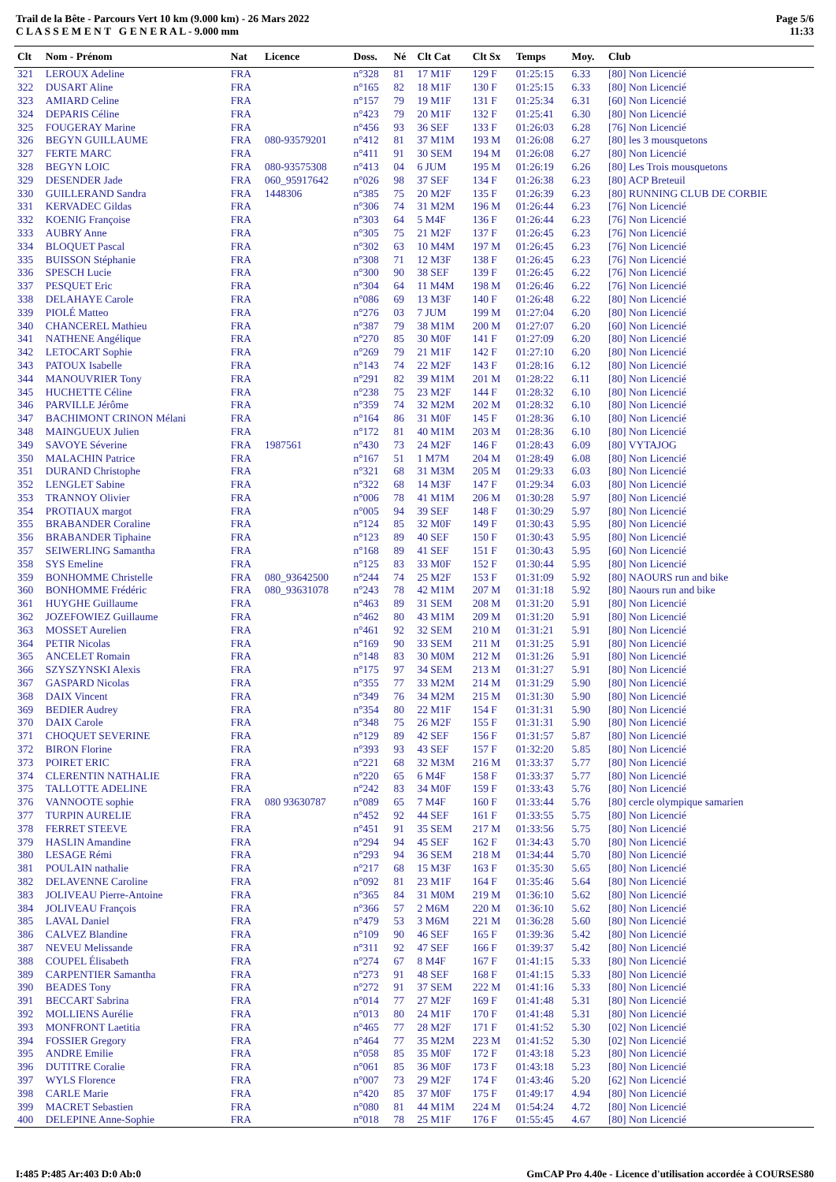Trail de la Bête - Parcours Vert 10 km (9.000 km) - 26 Mars 2022
C L A S S E M E N T G E N E R A L - 9.000 mm
Page 5/6
11:33
| Clt | Nom - Prénom | Nat | Licence | Doss. | Né | Clt Cat | Clt Sx | Temps | Moy. | Club |
| --- | --- | --- | --- | --- | --- | --- | --- | --- | --- | --- |
| 321 | LEROUX Adeline | FRA | | n°328 | 81 | 17 M1F | 129 F | 01:25:15 | 6.33 | [80] Non Licencié |
| 322 | DUSART Aline | FRA | | n°165 | 82 | 18 M1F | 130 F | 01:25:15 | 6.33 | [80] Non Licencié |
| 323 | AMIARD Celine | FRA | | n°157 | 79 | 19 M1F | 131 F | 01:25:34 | 6.31 | [60] Non Licencié |
| 324 | DEPARIS Céline | FRA | | n°423 | 79 | 20 M1F | 132 F | 01:25:41 | 6.30 | [80] Non Licencié |
| 325 | FOUGERAY Marine | FRA | | n°456 | 93 | 36 SEF | 133 F | 01:26:03 | 6.28 | [76] Non Licencié |
| 326 | BEGYN GUILLAUME | FRA | 080-93579201 | n°412 | 81 | 37 M1M | 193 M | 01:26:08 | 6.27 | [80] les 3 mousquetons |
| 327 | FERTE MARC | FRA | | n°411 | 91 | 30 SEM | 194 M | 01:26:08 | 6.27 | [80] Non Licencié |
| 328 | BEGYN LOIC | FRA | 080-93575308 | n°413 | 04 | 6 JUM | 195 M | 01:26:19 | 6.26 | [80] Les Trois mousquetons |
| 329 | DESENDER Jade | FRA | 060_95917642 | n°026 | 98 | 37 SEF | 134 F | 01:26:38 | 6.23 | [80] ACP Breteuil |
| 330 | GUILLERAND Sandra | FRA | 1448306 | n°385 | 75 | 20 M2F | 135 F | 01:26:39 | 6.23 | [80] RUNNING CLUB DE CORBIE |
| 331 | KERVADEC Gildas | FRA | | n°306 | 74 | 31 M2M | 196 M | 01:26:44 | 6.23 | [76] Non Licencié |
| 332 | KOENIG Françoise | FRA | | n°303 | 64 | 5 M4F | 136 F | 01:26:44 | 6.23 | [76] Non Licencié |
| 333 | AUBRY Anne | FRA | | n°305 | 75 | 21 M2F | 137 F | 01:26:45 | 6.23 | [76] Non Licencié |
| 334 | BLOQUET Pascal | FRA | | n°302 | 63 | 10 M4M | 197 M | 01:26:45 | 6.23 | [76] Non Licencié |
| 335 | BUISSON Stéphanie | FRA | | n°308 | 71 | 12 M3F | 138 F | 01:26:45 | 6.23 | [76] Non Licencié |
| 336 | SPESCH Lucie | FRA | | n°300 | 90 | 38 SEF | 139 F | 01:26:45 | 6.22 | [76] Non Licencié |
| 337 | PESQUET Eric | FRA | | n°304 | 64 | 11 M4M | 198 M | 01:26:46 | 6.22 | [76] Non Licencié |
| 338 | DELAHAYE Carole | FRA | | n°086 | 69 | 13 M3F | 140 F | 01:26:48 | 6.22 | [80] Non Licencié |
| 339 | PIOLÉ Matteo | FRA | | n°276 | 03 | 7 JUM | 199 M | 01:27:04 | 6.20 | [80] Non Licencié |
| 340 | CHANCEREL Mathieu | FRA | | n°387 | 79 | 38 M1M | 200 M | 01:27:07 | 6.20 | [60] Non Licencié |
| 341 | NATHENE Angélique | FRA | | n°270 | 85 | 30 M0F | 141 F | 01:27:09 | 6.20 | [80] Non Licencié |
| 342 | LETOCART Sophie | FRA | | n°269 | 79 | 21 M1F | 142 F | 01:27:10 | 6.20 | [80] Non Licencié |
| 343 | PATOUX Isabelle | FRA | | n°143 | 74 | 22 M2F | 143 F | 01:28:16 | 6.12 | [80] Non Licencié |
| 344 | MANOUVRIER Tony | FRA | | n°291 | 82 | 39 M1M | 201 M | 01:28:22 | 6.11 | [80] Non Licencié |
| 345 | HUCHETTE Céline | FRA | | n°238 | 75 | 23 M2F | 144 F | 01:28:32 | 6.10 | [80] Non Licencié |
| 346 | PARVILLE Jérôme | FRA | | n°359 | 74 | 32 M2M | 202 M | 01:28:32 | 6.10 | [80] Non Licencié |
| 347 | BACHIMONT CRINON Mélani | FRA | | n°164 | 86 | 31 M0F | 145 F | 01:28:36 | 6.10 | [80] Non Licencié |
| 348 | MAINGUEUX Julien | FRA | | n°172 | 81 | 40 M1M | 203 M | 01:28:36 | 6.10 | [80] Non Licencié |
| 349 | SAVOYE Séverine | FRA | 1987561 | n°430 | 73 | 24 M2F | 146 F | 01:28:43 | 6.09 | [80] VYTAJOG |
| 350 | MALACHIN Patrice | FRA | | n°167 | 51 | 1 M7M | 204 M | 01:28:49 | 6.08 | [80] Non Licencié |
| 351 | DURAND Christophe | FRA | | n°321 | 68 | 31 M3M | 205 M | 01:29:33 | 6.03 | [80] Non Licencié |
| 352 | LENGLET Sabine | FRA | | n°322 | 68 | 14 M3F | 147 F | 01:29:34 | 6.03 | [80] Non Licencié |
| 353 | TRANNOY Olivier | FRA | | n°006 | 78 | 41 M1M | 206 M | 01:30:28 | 5.97 | [80] Non Licencié |
| 354 | PROTIAUX margot | FRA | | n°005 | 94 | 39 SEF | 148 F | 01:30:29 | 5.97 | [80] Non Licencié |
| 355 | BRABANDER Coraline | FRA | | n°124 | 85 | 32 M0F | 149 F | 01:30:43 | 5.95 | [80] Non Licencié |
| 356 | BRABANDER Tiphaine | FRA | | n°123 | 89 | 40 SEF | 150 F | 01:30:43 | 5.95 | [80] Non Licencié |
| 357 | SEIWERLING Samantha | FRA | | n°168 | 89 | 41 SEF | 151 F | 01:30:43 | 5.95 | [60] Non Licencié |
| 358 | SYS Emeline | FRA | | n°125 | 83 | 33 M0F | 152 F | 01:30:44 | 5.95 | [80] Non Licencié |
| 359 | BONHOMME Christelle | FRA | 080_93642500 | n°244 | 74 | 25 M2F | 153 F | 01:31:09 | 5.92 | [80] NAOURS run and bike |
| 360 | BONHOMME Frédéric | FRA | 080_93631078 | n°243 | 78 | 42 M1M | 207 M | 01:31:18 | 5.92 | [80] Naours run and bike |
| 361 | HUYGHE Guillaume | FRA | | n°463 | 89 | 31 SEM | 208 M | 01:31:20 | 5.91 | [80] Non Licencié |
| 362 | JOZEFOWIEZ Guillaume | FRA | | n°462 | 80 | 43 M1M | 209 M | 01:31:20 | 5.91 | [80] Non Licencié |
| 363 | MOSSET Aurelien | FRA | | n°461 | 92 | 32 SEM | 210 M | 01:31:21 | 5.91 | [80] Non Licencié |
| 364 | PETIR Nicolas | FRA | | n°169 | 90 | 33 SEM | 211 M | 01:31:25 | 5.91 | [80] Non Licencié |
| 365 | ANCELET Romain | FRA | | n°148 | 83 | 30 M0M | 212 M | 01:31:26 | 5.91 | [80] Non Licencié |
| 366 | SZYSZYNSKI Alexis | FRA | | n°175 | 97 | 34 SEM | 213 M | 01:31:27 | 5.91 | [80] Non Licencié |
| 367 | GASPARD Nicolas | FRA | | n°355 | 77 | 33 M2M | 214 M | 01:31:29 | 5.90 | [80] Non Licencié |
| 368 | DAIX Vincent | FRA | | n°349 | 76 | 34 M2M | 215 M | 01:31:30 | 5.90 | [80] Non Licencié |
| 369 | BEDIER Audrey | FRA | | n°354 | 80 | 22 M1F | 154 F | 01:31:31 | 5.90 | [80] Non Licencié |
| 370 | DAIX Carole | FRA | | n°348 | 75 | 26 M2F | 155 F | 01:31:31 | 5.90 | [80] Non Licencié |
| 371 | CHOQUET SEVERINE | FRA | | n°129 | 89 | 42 SEF | 156 F | 01:31:57 | 5.87 | [80] Non Licencié |
| 372 | BIRON Florine | FRA | | n°393 | 93 | 43 SEF | 157 F | 01:32:20 | 5.85 | [80] Non Licencié |
| 373 | POIRET ERIC | FRA | | n°221 | 68 | 32 M3M | 216 M | 01:33:37 | 5.77 | [80] Non Licencié |
| 374 | CLERENTIN NATHALIE | FRA | | n°220 | 65 | 6 M4F | 158 F | 01:33:37 | 5.77 | [80] Non Licencié |
| 375 | TALLOTTE ADELINE | FRA | | n°242 | 83 | 34 M0F | 159 F | 01:33:43 | 5.76 | [80] Non Licencié |
| 376 | VANNOOTE sophie | FRA | 080 93630787 | n°089 | 65 | 7 M4F | 160 F | 01:33:44 | 5.76 | [80] cercle olympique samarien |
| 377 | TURPIN AURELIE | FRA | | n°452 | 92 | 44 SEF | 161 F | 01:33:55 | 5.75 | [80] Non Licencié |
| 378 | FERRET STEEVE | FRA | | n°451 | 91 | 35 SEM | 217 M | 01:33:56 | 5.75 | [80] Non Licencié |
| 379 | HASLIN Amandine | FRA | | n°294 | 94 | 45 SEF | 162 F | 01:34:43 | 5.70 | [80] Non Licencié |
| 380 | LESAGE Rémi | FRA | | n°293 | 94 | 36 SEM | 218 M | 01:34:44 | 5.70 | [80] Non Licencié |
| 381 | POULAIN nathalie | FRA | | n°217 | 68 | 15 M3F | 163 F | 01:35:30 | 5.65 | [80] Non Licencié |
| 382 | DELAVENNE Caroline | FRA | | n°092 | 81 | 23 M1F | 164 F | 01:35:46 | 5.64 | [80] Non Licencié |
| 383 | JOLIVEAU Pierre-Antoine | FRA | | n°365 | 84 | 31 M0M | 219 M | 01:36:10 | 5.62 | [80] Non Licencié |
| 384 | JOLIVEAU François | FRA | | n°366 | 57 | 2 M6M | 220 M | 01:36:10 | 5.62 | [80] Non Licencié |
| 385 | LAVAL Daniel | FRA | | n°479 | 53 | 3 M6M | 221 M | 01:36:28 | 5.60 | [80] Non Licencié |
| 386 | CALVEZ Blandine | FRA | | n°109 | 90 | 46 SEF | 165 F | 01:39:36 | 5.42 | [80] Non Licencié |
| 387 | NEVEU Melissande | FRA | | n°311 | 92 | 47 SEF | 166 F | 01:39:37 | 5.42 | [80] Non Licencié |
| 388 | COUPEL Élisabeth | FRA | | n°274 | 67 | 8 M4F | 167 F | 01:41:15 | 5.33 | [80] Non Licencié |
| 389 | CARPENTIER Samantha | FRA | | n°273 | 91 | 48 SEF | 168 F | 01:41:15 | 5.33 | [80] Non Licencié |
| 390 | BEADES Tony | FRA | | n°272 | 91 | 37 SEM | 222 M | 01:41:16 | 5.33 | [80] Non Licencié |
| 391 | BECCART Sabrina | FRA | | n°014 | 77 | 27 M2F | 169 F | 01:41:48 | 5.31 | [80] Non Licencié |
| 392 | MOLLIENS Aurélie | FRA | | n°013 | 80 | 24 M1F | 170 F | 01:41:48 | 5.31 | [80] Non Licencié |
| 393 | MONFRONT Laetitia | FRA | | n°465 | 77 | 28 M2F | 171 F | 01:41:52 | 5.30 | [02] Non Licencié |
| 394 | FOSSIER Gregory | FRA | | n°464 | 77 | 35 M2M | 223 M | 01:41:52 | 5.30 | [02] Non Licencié |
| 395 | ANDRE Emilie | FRA | | n°058 | 85 | 35 M0F | 172 F | 01:43:18 | 5.23 | [80] Non Licencié |
| 396 | DUTITRE Coralie | FRA | | n°061 | 85 | 36 M0F | 173 F | 01:43:18 | 5.23 | [80] Non Licencié |
| 397 | WYLS Florence | FRA | | n°007 | 73 | 29 M2F | 174 F | 01:43:46 | 5.20 | [62] Non Licencié |
| 398 | CARLE Marie | FRA | | n°420 | 85 | 37 M0F | 175 F | 01:49:17 | 4.94 | [80] Non Licencié |
| 399 | MACRET Sebastien | FRA | | n°080 | 81 | 44 M1M | 224 M | 01:54:24 | 4.72 | [80] Non Licencié |
| 400 | DELEPINE Anne-Sophie | FRA | | n°018 | 78 | 25 M1F | 176 F | 01:55:45 | 4.67 | [80] Non Licencié |
I:485 P:485 Ar:403 D:0 Ab:0 GmCAP Pro 4.40e - Licence d'utilisation accordée à COURSES80